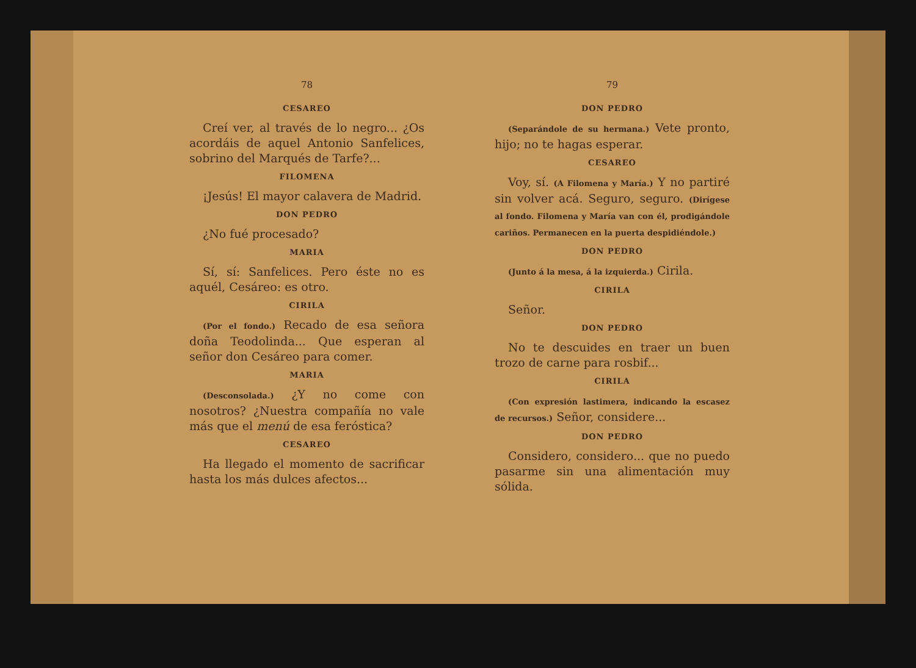78
CESAREO
Creí ver, al través de lo negro... ¿Os acordáis de aquel Antonio Sanfelices, sobrino del Marqués de Tarfe?...
FILOMENA
¡Jesús! El mayor calavera de Madrid.
DON PEDRO
¿No fué procesado?
MARIA
Sí, sí: Sanfelices. Pero éste no es aquél, Cesáreo: es otro.
CIRILA
(Por el fondo.) Recado de esa señora doña Teodolinda... Que esperan al señor don Cesáreo para comer.
MARIA
(Desconsolada.) ¿Y no come con nosotros? ¿Nuestra compañía no vale más que el menú de esa feróstica?
CESAREO
Ha llegado el momento de sacrificar hasta los más dulces afectos...
79
DON PEDRO
(Separándole de su hermana.) Vete pronto, hijo; no te hagas esperar.
CESAREO
Voy, sí. (A Filomena y María.) Y no partiré sin volver acá. Seguro, seguro. (Dirígese al fondo. Filomena y María van con él, prodigándole cariños. Permanecen en la puerta despidiéndole.)
DON PEDRO
(Junto á la mesa, á la izquierda.) Cirila.
CIRILA
Señor.
DON PEDRO
No te descuides en traer un buen trozo de carne para rosbif...
CIRILA
(Con expresión lastimera, indicando la escasez de recursos.) Señor, considere...
DON PEDRO
Considero, considero... que no puedo pasarme sin una alimentación muy sólida.